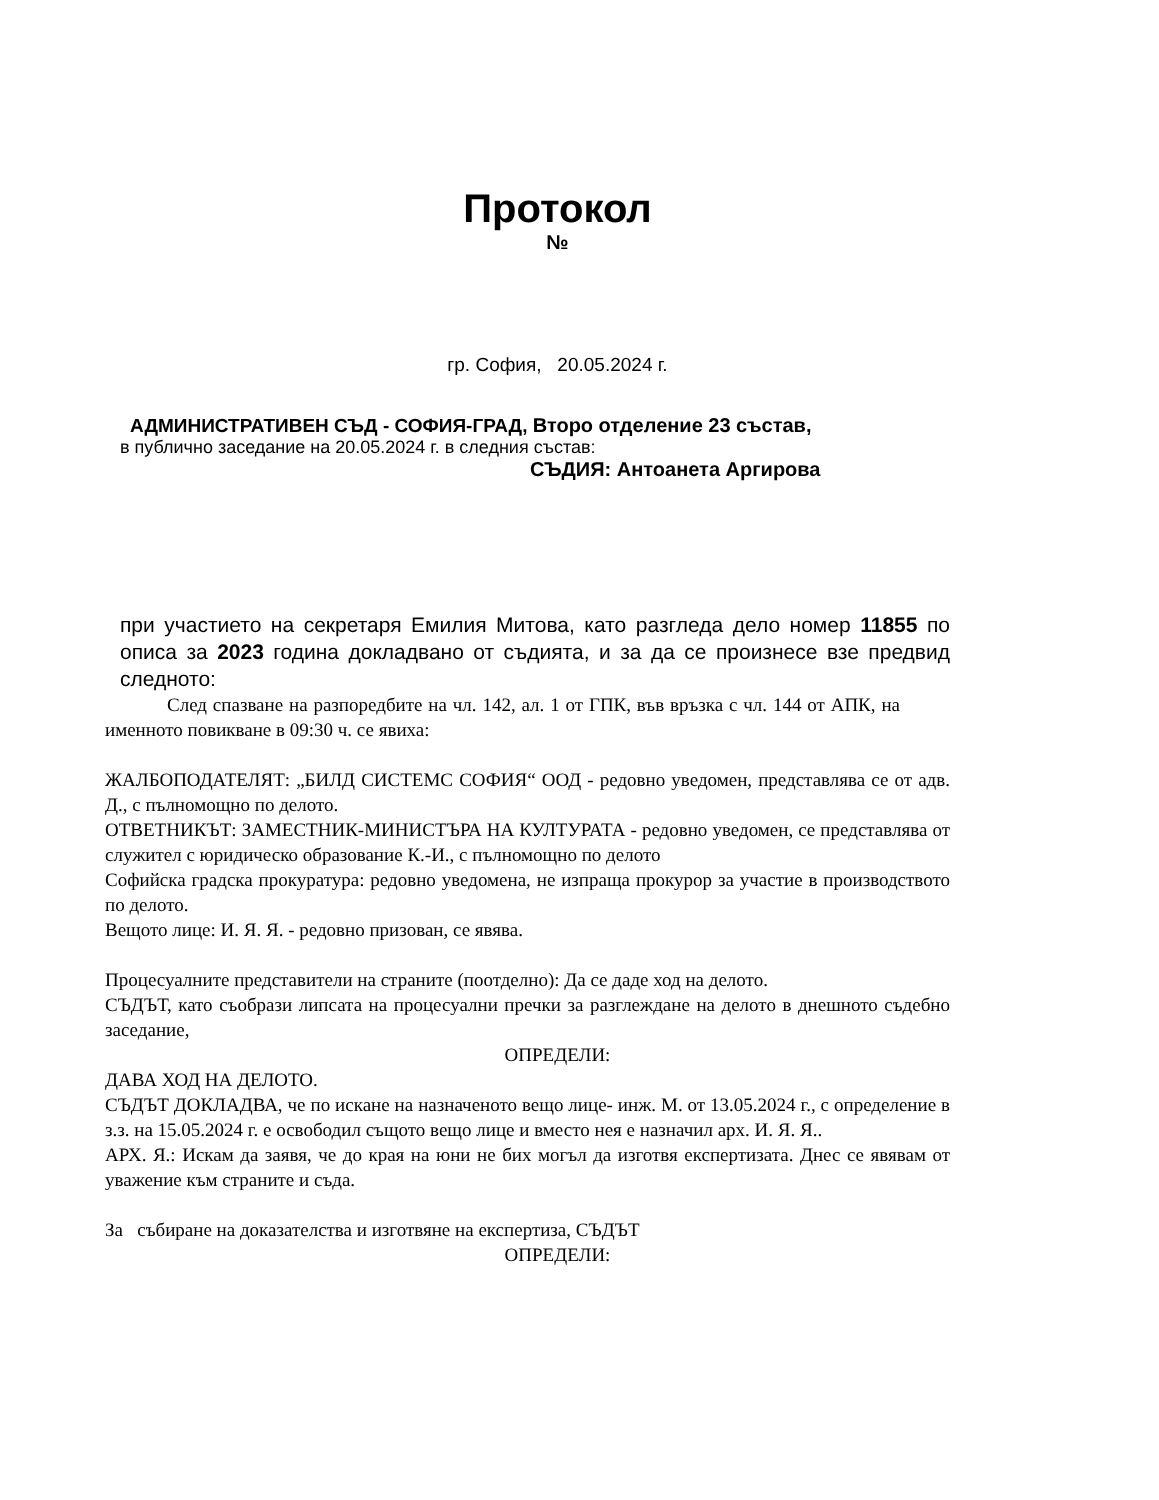Протокол
№
гр. София, 20.05.2024 г.
АДМИНИСТРАТИВЕН СЪД - СОФИЯ-ГРАД, Второ отделение 23 състав,
в публично заседание на 20.05.2024 г. в следния състав:
СЪДИЯ: Антоанета Аргирова
при участието на секретаря Емилия Митова, като разгледа дело номер 11855 по описа за 2023 година докладвано от съдията, и за да се произнесе взе предвид следното:
След спазване на разпоредбите на чл. 142, ал. 1 от ГПК, във връзка с чл. 144 от АПК, на именното повикване в 09:30 ч. се явиха:
ЖАЛБОПОДАТЕЛЯТ: „БИЛД СИСТЕМС СОФИЯ“ ООД - редовно уведомен, представлява се от адв. Д., с пълномощно по делото.
ОТВЕТНИКЪТ: ЗАМЕСТНИК-МИНИСТЪРА НА КУЛТУРАТА - редовно уведомен, се представлява от служител с юридическо образование К.-И., с пълномощно по делото
Софийска градска прокуратура: редовно уведомена, не изпраща прокурор за участие в производството по делото.
Вещото лице: И. Я. Я. - редовно призован, се явява.
Процесуалните представители на страните (поотделно): Да се даде ход на делото.
СЪДЪТ, като съобрази липсата на процесуални пречки за разглеждане на делото в днешното съдебно заседание,
ОПРЕДЕЛИ:
ДАВА ХОД НА ДЕЛОТО.
СЪДЪТ ДОКЛАДВА, че по искане на назначеното вещо лице- инж. М. от 13.05.2024 г., с определение в з.з. на 15.05.2024 г. е освободил същото вещо лице и вместо нея е назначил арх. И. Я. Я..
АРХ. Я.: Искам да заявя, че до края на юни не бих могъл да изготвя експертизата. Днес се явявам от уважение към страните и съда.
За събиране на доказателства и изготвяне на експертиза, СЪДЪТ
ОПРЕДЕЛИ: